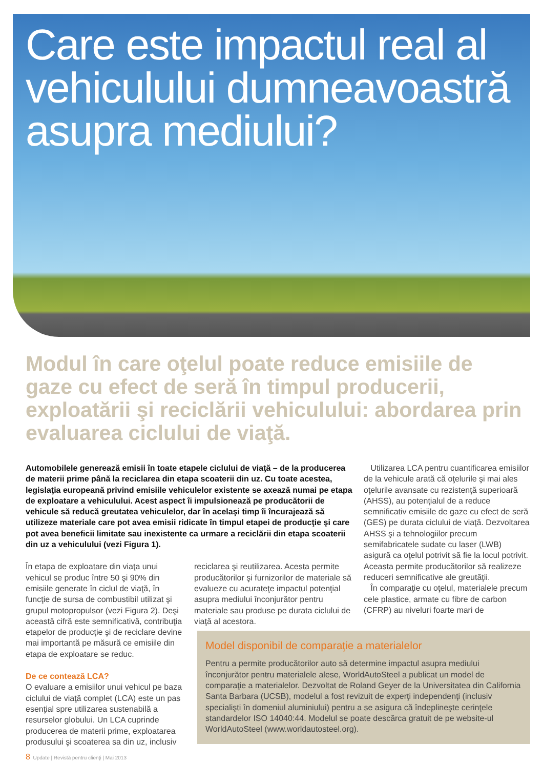Care este impactul real al vehiculului dumneavoastră asupra mediului?
Modul în care oţelul poate reduce emisiile de gaze cu efect de seră în timpul producerii, exploatării şi reciclării vehiculului: abordarea prin evaluarea ciclului de viaţă.
Automobilele generează emisii în toate etapele ciclului de viaţă – de la producerea de materii prime până la reciclarea din etapa scoaterii din uz. Cu toate acestea, legislaţia europeană privind emisiile vehiculelor existente se axează numai pe etapa de exploatare a vehiculului. Acest aspect îi impulsionează pe producătorii de vehicule să reducă greutatea vehiculelor, dar în acelaşi timp îi încurajează să utilizeze materiale care pot avea emisii ridicate în timpul etapei de producţie şi care pot avea beneficii limitate sau inexistente ca urmare a reciclării din etapa scoaterii din uz a vehiculului (vezi Figura 1).
În etapa de exploatare din viaţa unui vehicul se produc între 50 şi 90% din emisiile generate în ciclul de viaţă, în funcţie de sursa de combustibil utilizat şi grupul motopropulsor (vezi Figura 2). Deşi această cifră este semnificativă, contribuţia etapelor de producţie şi de reciclare devine mai importantă pe măsură ce emisiile din etapa de exploatare se reduc.
De ce contează LCA?
O evaluare a emisiilor unui vehicul pe baza ciclului de viaţă complet (LCA) este un pas esenţial spre utilizarea sustenabilă a resurselor globului. Un LCA cuprinde producerea de materii prime, exploatarea produsului şi scoaterea sa din uz, inclusiv
reciclarea şi reutilizarea. Acesta permite producătorilor şi furnizorilor de materiale să evalueze cu acurateţe impactul potenţial asupra mediului înconjurător pentru materiale sau produse pe durata ciclului de viaţă al acestora.
Utilizarea LCA pentru cuantificarea emisiilor de la vehicule arată că oţelurile şi mai ales oţelurile avansate cu rezistenţă superioară (AHSS), au potenţialul de a reduce semnificativ emisiile de gaze cu efect de seră (GES) pe durata ciclului de viaţă. Dezvoltarea AHSS şi a tehnologiilor precum semifabricatele sudate cu laser (LWB) asigură ca oţelul potrivit să fie la locul potrivit. Aceasta permite producătorilor să realizeze reduceri semnificative ale greutăţii.
În comparaţie cu oţelul, materialele precum cele plastice, armate cu fibre de carbon (CFRP) au niveluri foarte mari de
Model disponibil de comparaţie a materialelor
Pentru a permite producătorilor auto să determine impactul asupra mediului înconjurător pentru materialele alese, WorldAutoSteel a publicat un model de comparaţie a materialelor. Dezvoltat de Roland Geyer de la Universitatea din California Santa Barbara (UCSB), modelul a fost revizuit de experţi independenţi (inclusiv specialişti în domeniul aluminiului) pentru a se asigura că îndeplineşte cerinţele standardelor ISO 14040:44. Modelul se poate descărca gratuit de pe website-ul WorldAutoSteel (www.worldautosteel.org).
8 Update | Revistă pentru clienţi | Mai 2013